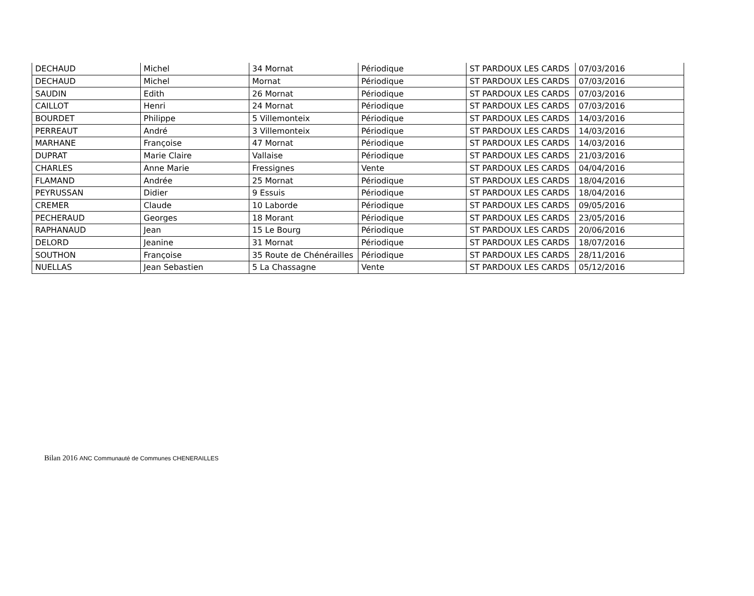| DECHAUD | Michel | 34 Mornat | Périodique | ST PARDOUX LES CARDS | 07/03/2016 |
| DECHAUD | Michel | Mornat | Périodique | ST PARDOUX LES CARDS | 07/03/2016 |
| SAUDIN | Edith | 26 Mornat | Périodique | ST PARDOUX LES CARDS | 07/03/2016 |
| CAILLOT | Henri | 24 Mornat | Périodique | ST PARDOUX LES CARDS | 07/03/2016 |
| BOURDET | Philippe | 5 Villemonteix | Périodique | ST PARDOUX LES CARDS | 14/03/2016 |
| PERREAUT | André | 3 Villemonteix | Périodique | ST PARDOUX LES CARDS | 14/03/2016 |
| MARHANE | Françoise | 47 Mornat | Périodique | ST PARDOUX LES CARDS | 14/03/2016 |
| DUPRAT | Marie Claire | Vallaise | Périodique | ST PARDOUX LES CARDS | 21/03/2016 |
| CHARLES | Anne Marie | Fressignes | Vente | ST PARDOUX LES CARDS | 04/04/2016 |
| FLAMAND | Andrée | 25 Mornat | Périodique | ST PARDOUX LES CARDS | 18/04/2016 |
| PEYRUSSAN | Didier | 9 Essuis | Périodique | ST PARDOUX LES CARDS | 18/04/2016 |
| CREMER | Claude | 10 Laborde | Périodique | ST PARDOUX LES CARDS | 09/05/2016 |
| PECHERAUD | Georges | 18 Morant | Périodique | ST PARDOUX LES CARDS | 23/05/2016 |
| RAPHANAUD | Jean | 15 Le Bourg | Périodique | ST PARDOUX LES CARDS | 20/06/2016 |
| DELORD | Jeanine | 31 Mornat | Périodique | ST PARDOUX LES CARDS | 18/07/2016 |
| SOUTHON | Françoise | 35 Route de Chénérailles | Périodique | ST PARDOUX LES CARDS | 28/11/2016 |
| NUELLAS | Jean Sebastien | 5 La Chassagne | Vente | ST PARDOUX LES CARDS | 05/12/2016 |
Bilan 2016 ANC Communauté de Communes CHENERAILLES